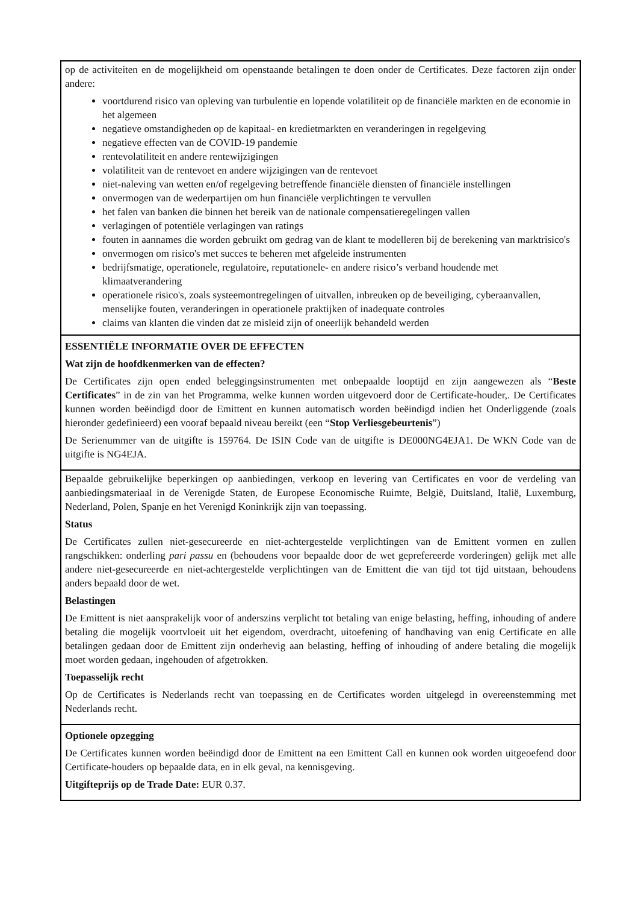| op de activiteiten en de mogelijkheid om openstaande betalingen te doen onder de Certificates. Deze factoren zijn onder andere: voortdurend risico van opleving van turbulentie en lopende volatiliteit op de financiële markten en de economie in het algemeen negatieve omstandigheden op de kapitaal- en kredietmarkten en veranderingen in regelgeving negatieve effecten van de COVID-19 pandemie rentevolatiliteit en andere rentewijzigingen volatiliteit van de rentevoet en andere wijzigingen van de rentevoet niet-naleving van wetten en/of regelgeving betreffende financiële diensten of financiële instellingen onvermogen van de wederpartijen om hun financiële verplichtingen te vervullen het falen van banken die binnen het bereik van de nationale compensatieregelingen vallen verlagingen of potentiële verlagingen van ratings fouten in aannames die worden gebruikt om gedrag van de klant te modelleren bij de berekening van marktrisico's onvermogen om risico's met succes te beheren met afgeleide instrumenten bedrijfsmatige, operationele, regulatoire, reputationele- en andere risico’s verband houdende met klimaatverandering operationele risico's, zoals systeemontregelingen of uitvallen, inbreuken op de beveiliging, cyberaanvallen, menselijke fouten, veranderingen in operationele praktijken of inadequate controles claims van klanten die vinden dat ze misleid zijn of oneerlijk behandeld werden |
| ESSENTIËLE INFORMATIE OVER DE EFFECTEN Wat zijn de hoofdkenmerken van de effecten? De Certificates zijn open ended beleggingsinstrumenten met onbepaalde looptijd en zijn aangewezen als “ Beste Certificates ” in de zin van het Programma, welke kunnen worden uitgevoerd door de Certificate-houder,. De Certificates kunnen worden beëindigd door de Emittent en kunnen automatisch worden beëindigd indien het Onderliggende (zoals hieronder gedefinieerd) een vooraf bepaald niveau bereikt (een “ Stop Verliesgebeurtenis ”) De Serienummer van de uitgifte is 159764. De ISIN Code van de uitgifte is DE000NG4EJA1. De WKN Code van de uitgifte is NG4EJA. |
| Bepaalde gebruikelijke beperkingen op aanbiedingen, verkoop en levering van Certificates en voor de verdeling van aanbiedingsmateriaal in de Verenigde Staten, de Europese Economische Ruimte, België, Duitsland, Italië, Luxemburg, Nederland, Polen, Spanje en het Verenigd Koninkrijk zijn van toepassing. Status De Certificates zullen niet-gesecureerde en niet-achtergestelde verplichtingen van de Emittent vormen en zullen rangschikken: onderling pari passu en (behoudens voor bepaalde door de wet geprefereerde vorderingen) gelijk met alle andere niet-gesecureerde en niet-achtergestelde verplichtingen van de Emittent die van tijd tot tijd uitstaan, behoudens anders bepaald door de wet. Belastingen De Emittent is niet aansprakelijk voor of anderszins verplicht tot betaling van enige belasting, heffing, inhouding of andere betaling die mogelijk voortvloeit uit het eigendom, overdracht, uitoefening of handhaving van enig Certificate en alle betalingen gedaan door de Emittent zijn onderhevig aan belasting, heffing of inhouding of andere betaling die mogelijk moet worden gedaan, ingehouden of afgetrokken. Toepasselijk recht Op de Certificates is Nederlands recht van toepassing en de Certificates worden uitgelegd in overeenstemming met Nederlands recht. |
| Optionele opzegging De Certificates kunnen worden beëindigd door de Emittent na een Emittent Call en kunnen ook worden uitgeoefend door Certificate-houders op bepaalde data, en in elk geval, na kennisgeving. Uitgifteprijs op de Trade Date: EUR 0.37. |